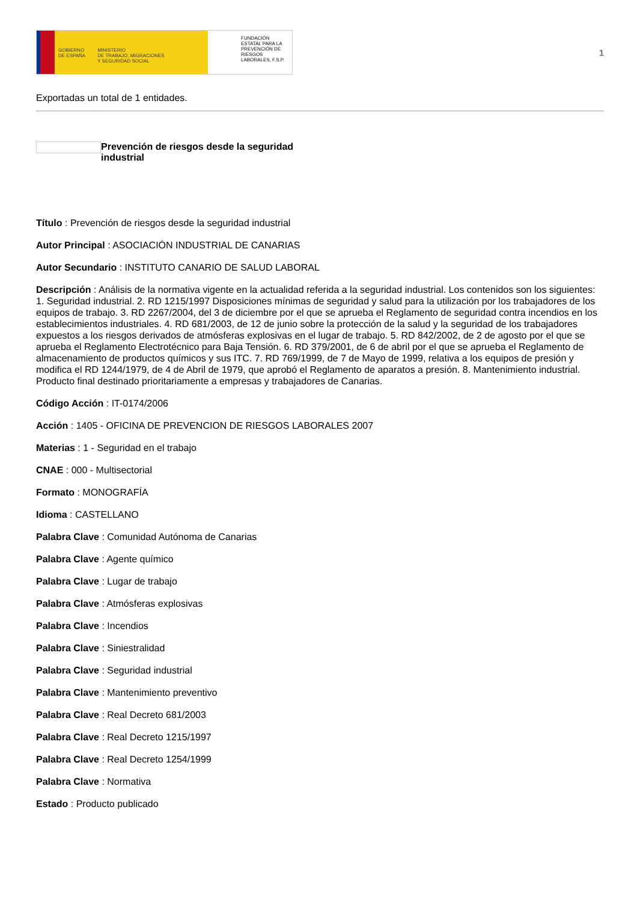GOBIERNO
DE ESPAÑA MINISTERIO
DE TRABAJO, MIGRACIONES
Y SEGURIDAD SOCIAL
FUNDACIÓN ESTATAL PARA LA PREVENCIÓN DE RIESGOS LABORALES, F.S.P.
1
Exportadas un total de 1 entidades.
Prevención de riesgos desde la seguridad industrial
Título : Prevención de riesgos desde la seguridad industrial
Autor Principal : ASOCIACIÓN INDUSTRIAL DE CANARIAS
Autor Secundario : INSTITUTO CANARIO DE SALUD LABORAL
Descripción : Análisis de la normativa vigente en la actualidad referida a la seguridad industrial. Los contenidos son los siguientes: 1. Seguridad industrial. 2. RD 1215/1997 Disposiciones mínimas de seguridad y salud para la utilización por los trabajadores de los equipos de trabajo. 3. RD 2267/2004, del 3 de diciembre por el que se aprueba el Reglamento de seguridad contra incendios en los establecimientos industriales. 4. RD 681/2003, de 12 de junio sobre la protección de la salud y la seguridad de los trabajadores expuestos a los riesgos derivados de atmósferas explosivas en el lugar de trabajo. 5. RD 842/2002, de 2 de agosto por el que se aprueba el Reglamento Electrotécnico para Baja Tensión. 6. RD 379/2001, de 6 de abril por el que se aprueba el Reglamento de almacenamiento de productos químicos y sus ITC. 7. RD 769/1999, de 7 de Mayo de 1999, relativa a los equipos de presión y modifica el RD 1244/1979, de 4 de Abril de 1979, que aprobó el Reglamento de aparatos a presión. 8. Mantenimiento industrial. Producto final destinado prioritariamente a empresas y trabajadores de Canarias.
Código Acción : IT-0174/2006
Acción : 1405 - OFICINA DE PREVENCION DE RIESGOS LABORALES 2007
Materias : 1 - Seguridad en el trabajo
CNAE : 000 - Multisectorial
Formato : MONOGRAFÍA
Idioma : CASTELLANO
Palabra Clave : Comunidad Autónoma de Canarias
Palabra Clave : Agente químico
Palabra Clave : Lugar de trabajo
Palabra Clave : Atmósferas explosivas
Palabra Clave : Incendios
Palabra Clave : Siniestralidad
Palabra Clave : Seguridad industrial
Palabra Clave : Mantenimiento preventivo
Palabra Clave : Real Decreto 681/2003
Palabra Clave : Real Decreto 1215/1997
Palabra Clave : Real Decreto 1254/1999
Palabra Clave : Normativa
Estado : Producto publicado